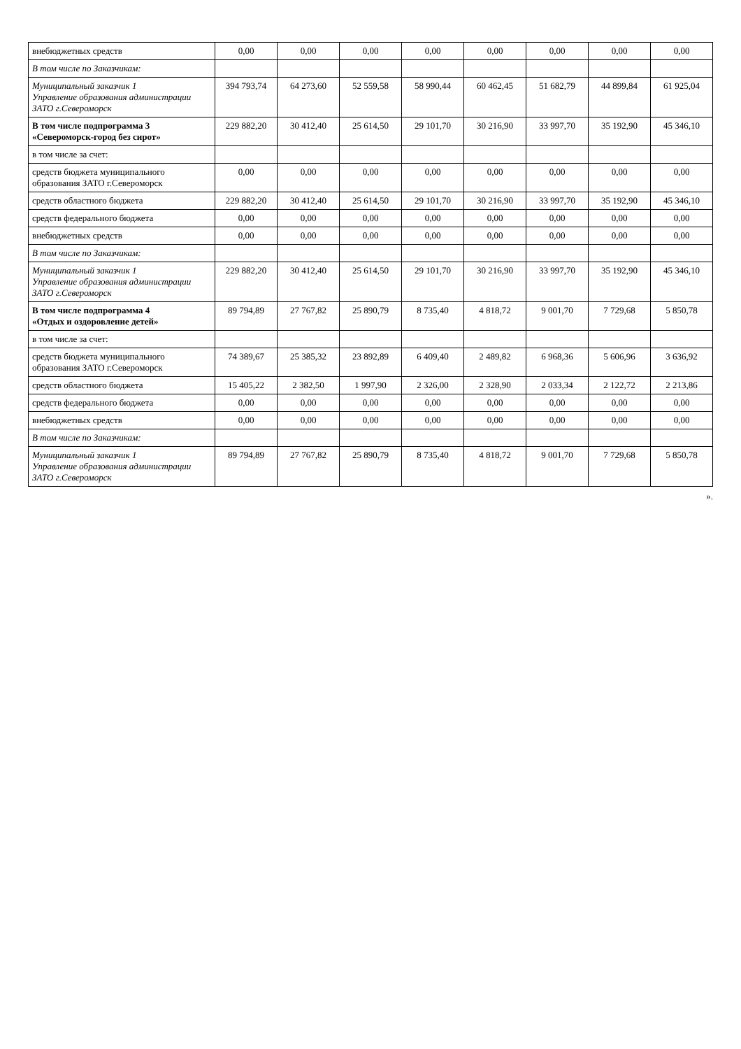| внебюджетных средств | 0,00 | 0,00 | 0,00 | 0,00 | 0,00 | 0,00 | 0,00 | 0,00 |
| В том числе по Заказчикам: | | | | | | | | |
| Муниципальный заказчик 1 Управление образования администрации ЗАТО г.Североморск | 394 793,74 | 64 273,60 | 52 559,58 | 58 990,44 | 60 462,45 | 51 682,79 | 44 899,84 | 61 925,04 |
| В том числе подпрограмма 3 «Североморск-город без сирот» | 229 882,20 | 30 412,40 | 25 614,50 | 29 101,70 | 30 216,90 | 33 997,70 | 35 192,90 | 45 346,10 |
| в том числе за счет: | | | | | | | | |
| средств бюджета муниципального образования ЗАТО г.Североморск | 0,00 | 0,00 | 0,00 | 0,00 | 0,00 | 0,00 | 0,00 | 0,00 |
| средств областного бюджета | 229 882,20 | 30 412,40 | 25 614,50 | 29 101,70 | 30 216,90 | 33 997,70 | 35 192,90 | 45 346,10 |
| средств федерального бюджета | 0,00 | 0,00 | 0,00 | 0,00 | 0,00 | 0,00 | 0,00 | 0,00 |
| внебюджетных средств | 0,00 | 0,00 | 0,00 | 0,00 | 0,00 | 0,00 | 0,00 | 0,00 |
| В том числе по Заказчикам: | | | | | | | | |
| Муниципальный заказчик 1 Управление образования администрации ЗАТО г.Североморск | 229 882,20 | 30 412,40 | 25 614,50 | 29 101,70 | 30 216,90 | 33 997,70 | 35 192,90 | 45 346,10 |
| В том числе подпрограмма 4 «Отдых и оздоровление детей» | 89 794,89 | 27 767,82 | 25 890,79 | 8 735,40 | 4 818,72 | 9 001,70 | 7 729,68 | 5 850,78 |
| в том числе за счет: | | | | | | | | |
| средств бюджета муниципального образования ЗАТО г.Североморск | 74 389,67 | 25 385,32 | 23 892,89 | 6 409,40 | 2 489,82 | 6 968,36 | 5 606,96 | 3 636,92 |
| средств областного бюджета | 15 405,22 | 2 382,50 | 1 997,90 | 2 326,00 | 2 328,90 | 2 033,34 | 2 122,72 | 2 213,86 |
| средств федерального бюджета | 0,00 | 0,00 | 0,00 | 0,00 | 0,00 | 0,00 | 0,00 | 0,00 |
| внебюджетных средств | 0,00 | 0,00 | 0,00 | 0,00 | 0,00 | 0,00 | 0,00 | 0,00 |
| В том числе по Заказчикам: | | | | | | | | |
| Муниципальный заказчик 1 Управление образования администрации ЗАТО г.Североморск | 89 794,89 | 27 767,82 | 25 890,79 | 8 735,40 | 4 818,72 | 9 001,70 | 7 729,68 | 5 850,78 |
».